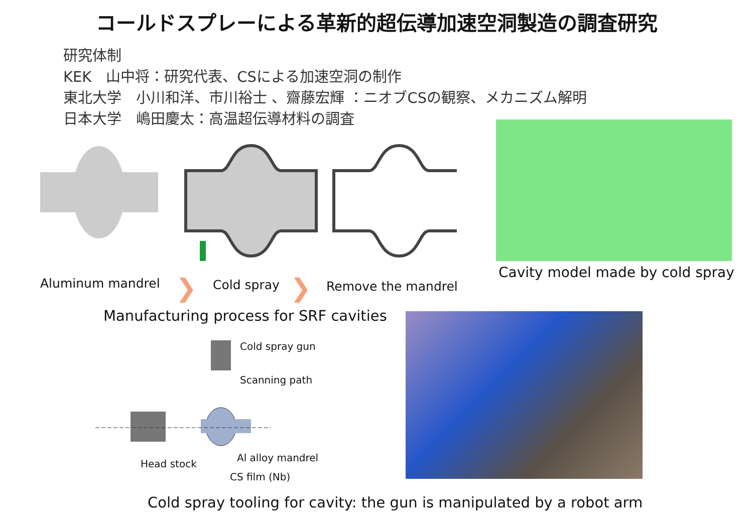コールドスプレーによる革新的超伝導加速空洞製造の調査研究
研究体制
KEK　山中将：研究代表、CSによる加速空洞の制作
東北大学　小川和洋、市川裕士 、齋藤宏輝 ：ニオブCSの観察、メカニズム解明
日本大学　嶋田慶太：高温超伝導材料の調査
Aluminum mandrel ❯ Cold spray ❯ Remove the mandrel
Cavity model made by cold spray
Manufacturing process for SRF cavities
Cold spray gun
Scanning path
Al alloy mandrel
Head stock
CS film (Nb)
Cold spray tooling for cavity: the gun is manipulated by a robot arm